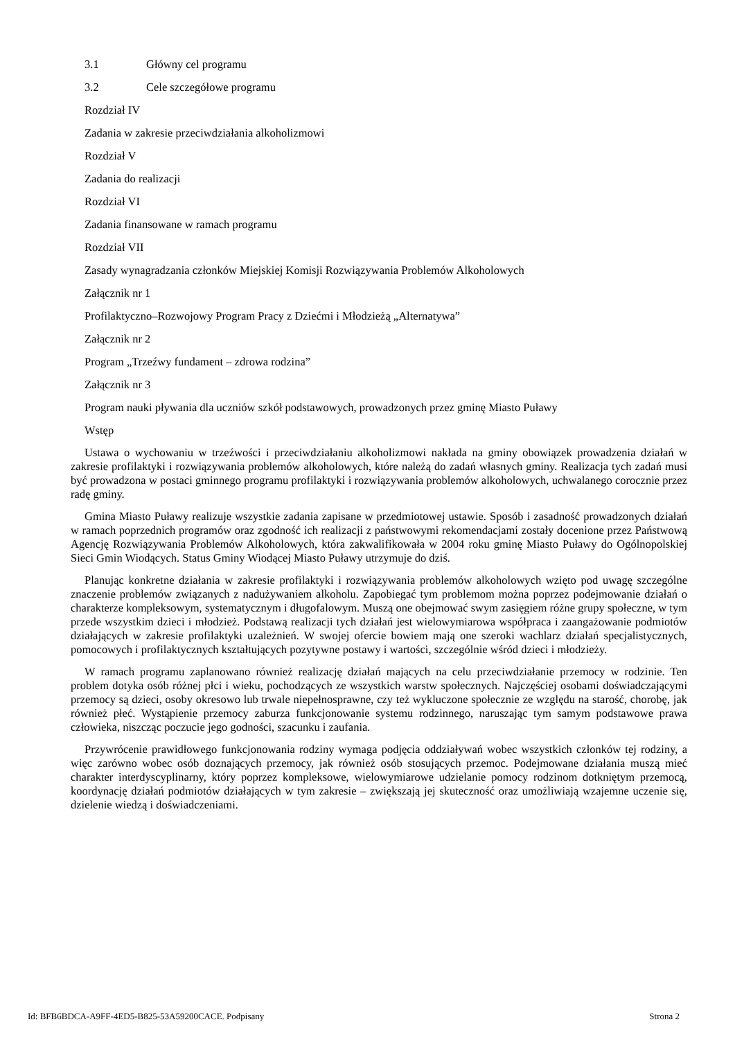3.1 Główny cel programu
3.2 Cele szczegółowe programu
Rozdział IV
Zadania w zakresie przeciwdziałania alkoholizmowi
Rozdział V
Zadania do realizacji
Rozdział VI
Zadania finansowane w ramach programu
Rozdział VII
Zasady wynagradzania członków Miejskiej Komisji Rozwiązywania Problemów Alkoholowych
Załącznik nr 1
Profilaktyczno–Rozwojowy Program Pracy z Dziećmi i Młodzieżą „Alternatywa”
Załącznik nr 2
Program „Trzeźwy fundament – zdrowa rodzina”
Załącznik nr 3
Program nauki pływania dla uczniów szkół podstawowych, prowadzonych przez gminę Miasto Puławy
Wstęp
Ustawa o wychowaniu w trzeźwości i przeciwdziałaniu alkoholizmowi nakłada na gminy obowiązek prowadzenia działań w zakresie profilaktyki i rozwiązywania problemów alkoholowych, które należą do zadań własnych gminy. Realizacja tych zadań musi być prowadzona w postaci gminnego programu profilaktyki i rozwiązywania problemów alkoholowych, uchwalanego corocznie przez radę gminy.
Gmina Miasto Puławy realizuje wszystkie zadania zapisane w przedmiotowej ustawie. Sposób i zasadność prowadzonych działań w ramach poprzednich programów oraz zgodność ich realizacji z państwowymi rekomendacjami zostały docenione przez Państwową Agencję Rozwiązywania Problemów Alkoholowych, która zakwalifikowała w 2004 roku gminę Miasto Puławy do Ogólnopolskiej Sieci Gmin Wiodących. Status Gminy Wiodącej Miasto Puławy utrzymuje do dziś.
Planując konkretne działania w zakresie profilaktyki i rozwiązywania problemów alkoholowych wzięto pod uwagę szczególne znaczenie problemów związanych z nadużywaniem alkoholu. Zapobiegać tym problemom można poprzez podejmowanie działań o charakterze kompleksowym, systematycznym i długofalowym. Muszą one obejmować swym zasięgiem różne grupy społeczne, w tym przede wszystkim dzieci i młodzież. Podstawą realizacji tych działań jest wielowymiarowa współpraca i zaangażowanie podmiotów działających w zakresie profilaktyki uzależnień. W swojej ofercie bowiem mają one szeroki wachlarz działań specjalistycznych, pomocowych i profilaktycznych kształtujących pozytywne postawy i wartości, szczególnie wśród dzieci i młodzieży.
W ramach programu zaplanowano również realizację działań mających na celu przeciwdziałanie przemocy w rodzinie. Ten problem dotyka osób różnej płci i wieku, pochodzących ze wszystkich warstw społecznych. Najczęściej osobami doświadczającymi przemocy są dzieci, osoby okresowo lub trwale niepełnosprawne, czy też wykluczone społecznie ze względu na starość, chorobę, jak również płeć. Wystąpienie przemocy zaburza funkcjonowanie systemu rodzinnego, naruszając tym samym podstawowe prawa człowieka, niszcząc poczucie jego godności, szacunku i zaufania.
Przywrócenie prawidłowego funkcjonowania rodziny wymaga podjęcia oddziaływań wobec wszystkich członków tej rodziny, a więc zarówno wobec osób doznających przemocy, jak również osób stosujących przemoc. Podejmowane działania muszą mieć charakter interdyscyplinarny, który poprzez kompleksowe, wielowymiarowe udzielanie pomocy rodzinom dotkniętym przemocą, koordynację działań podmiotów działających w tym zakresie – zwiększają jej skuteczność oraz umożliwiają wzajemne uczenie się, dzielenie wiedzą i doświadczeniami.
Id: BFB6BDCA-A9FF-4ED5-B825-53A59200CACE. Podpisany Strona 2